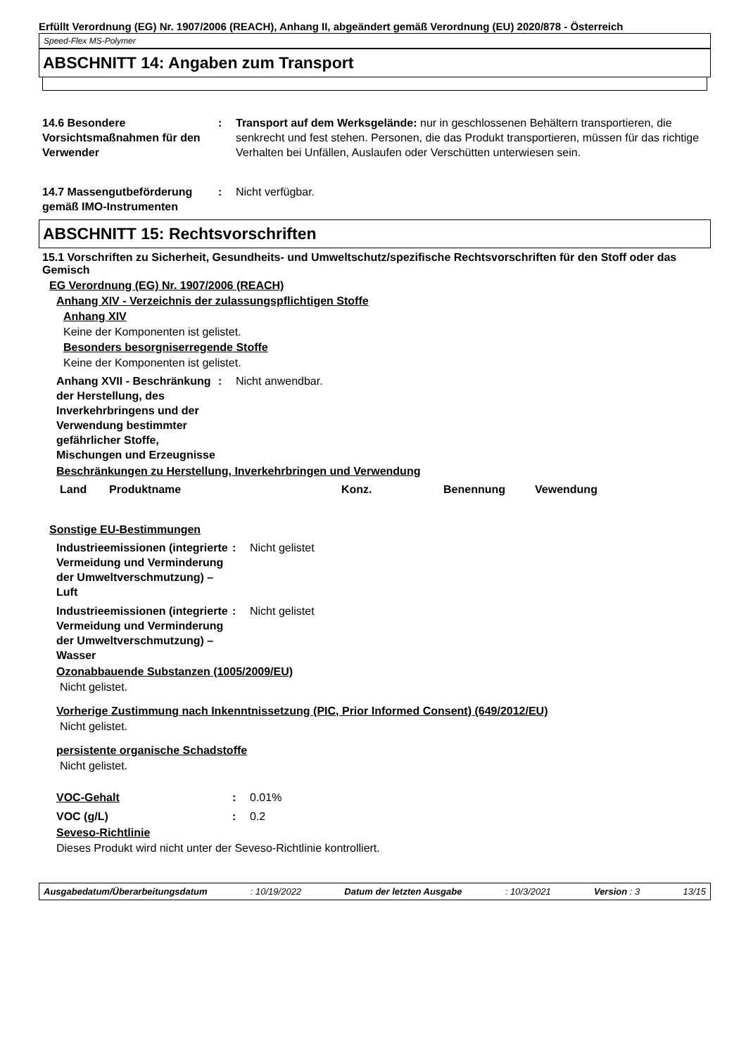Erfüllt Verordnung (EG) Nr. 1907/2006 (REACH), Anhang II, abgeändert gemäß Verordnung (EU) 2020/878 - Österreich
Speed-Flex MS-Polymer
ABSCHNITT 14: Angaben zum Transport
14.6 Besondere Vorsichtsmaßnahmen für den Verwender
: Transport auf dem Werksgelände: nur in geschlossenen Behältern transportieren, die senkrecht und fest stehen. Personen, die das Produkt transportieren, müssen für das richtige Verhalten bei Unfällen, Auslaufen oder Verschütten unterwiesen sein.
14.7 Massengutbeförderung gemäß IMO-Instrumenten
: Nicht verfügbar.
ABSCHNITT 15: Rechtsvorschriften
15.1 Vorschriften zu Sicherheit, Gesundheits- und Umweltschutz/spezifische Rechtsvorschriften für den Stoff oder das Gemisch
EG Verordnung (EG) Nr. 1907/2006 (REACH)
Anhang XIV - Verzeichnis der zulassungspflichtigen Stoffe
Anhang XIV
Keine der Komponenten ist gelistet.
Besonders besorgniserregende Stoffe
Keine der Komponenten ist gelistet.
Anhang XVII - Beschränkung der Herstellung, des Inverkehrbringens und der Verwendung bestimmter gefährlicher Stoffe, Mischungen und Erzeugnisse
: Nicht anwendbar.
Beschränkungen zu Herstellung, Inverkehrbringen und Verwendung
| Land | Produktname | Konz. | Benennung | Vewendung |
| --- | --- | --- | --- | --- |
Sonstige EU-Bestimmungen
Industrieemissionen (integrierte Vermeidung und Verminderung der Umweltverschmutzung) – Luft
: Nicht gelistet
Industrieemissionen (integrierte Vermeidung und Verminderung der Umweltverschmutzung) – Wasser
: Nicht gelistet
Ozonabbauende Substanzen (1005/2009/EU)
Nicht gelistet.
Vorherige Zustimmung nach Inkenntnissetzung (PIC, Prior Informed Consent) (649/2012/EU)
Nicht gelistet.
persistente organische Schadstoffe
Nicht gelistet.
VOC-Gehalt : 0.01%
VOC (g/L) : 0.2
Seveso-Richtlinie
Dieses Produkt wird nicht unter der Seveso-Richtlinie kontrolliert.
Ausgabedatum/Überarbeitungsdatum : 10/19/2022 Datum der letzten Ausgabe : 10/3/2021 Version : 3 13/15